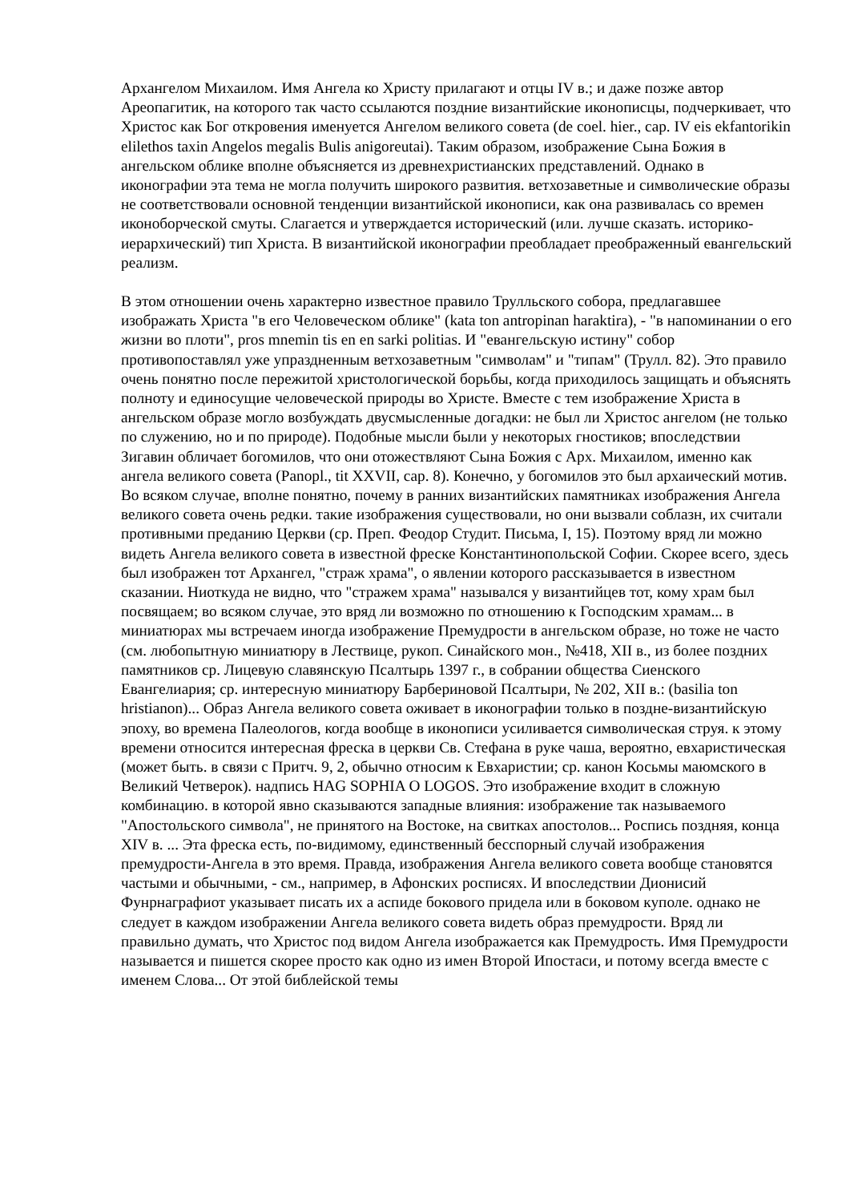Архангелом Михаилом. Имя Ангела ко Христу прилагают и отцы IV в.; и даже позже автор Ареопагитик, на которого так часто ссылаются поздние византийские иконописцы, подчеркивает, что Христос как Бог откровения именуется Ангелом великого совета (de coel. hier., cap. IV eis ekfantorikin elilethos taxin Angelos megalis Bulis anigoreutai). Таким образом, изображение Сына Божия в ангельском облике вполне объясняется из древнехристианских представлений. Однако в иконографии эта тема не могла получить широкого развития. ветхозаветные и символические образы не соответствовали основной тенденции византийской иконописи, как она развивалась со времен иконоборческой смуты. Слагается и утверждается исторический (или. лучше сказать. историко-иерархический) тип Христа. В византийской иконографии преобладает преображенный евангельский реализм.
В этом отношении очень характерно известное правило Трулльского собора, предлагавшее изображать Христа "в его Человеческом облике" (kata ton antropinan haraktira), - "в напоминании о его жизни во плоти", pros mnemin tis en en sarki politias. И "евангельскую истину" собор противопоставлял уже упраздненным ветхозаветным "символам" и "типам" (Трулл. 82). Это правило очень понятно после пережитой христологической борьбы, когда приходилось защищать и объяснять полноту и единосущие человеческой природы во Христе. Вместе с тем изображение Христа в ангельском образе могло возбуждать двусмысленные догадки: не был ли Христос ангелом (не только по служению, но и по природе). Подобные мысли были у некоторых гностиков; впоследствии Зигавин обличает богомилов, что они отожествляют Сына Божия с Арх. Михаилом, именно как ангела великого совета (Panopl., tit XXVII, cap. 8). Конечно, у богомилов это был архаический мотив. Во всяком случае, вполне понятно, почему в ранних византийских памятниках изображения Ангела великого совета очень редки. такие изображения существовали, но они вызвали соблазн, их считали противными преданию Церкви (ср. Преп. Феодор Студит. Письма, I, 15). Поэтому вряд ли можно видеть Ангела великого совета в известной фреске Константинопольской Софии. Скорее всего, здесь был изображен тот Архангел, "страж храма", о явлении которого рассказывается в известном сказании. Ниоткуда не видно, что "стражем храма" назывался у византийцев тот, кому храм был посвящаем; во всяком случае, это вряд ли возможно по отношению к Господским храмам... в миниатюрах мы встречаем иногда изображение Премудрости в ангельском образе, но тоже не часто (см. любопытную миниатюру в Лествице, рукоп. Синайского мон., №418, XII в., из более поздних памятников ср. Лицевую славянскую Псалтырь 1397 г., в собрании общества Сиенского Евангелиария; ср. интересную миниатюру Барбериновой Псалтыри, № 202, XII в.: (basilia ton hristianon)... Образ Ангела великого совета оживает в иконографии только в поздне-византийскую эпоху, во времена Палеологов, когда вообще в иконописи усиливается символическая струя. к этому времени относится интересная фреска в церкви Св. Стефана в руке чаша, вероятно, евхаристическая (может быть. в связи с Притч. 9, 2, обычно относим к Евхаристии; ср. канон Косьмы маюмского в Великий Четверок). надпись HAG SOPHIA O LOGOS. Это изображение входит в сложную комбинацию. в которой явно сказываются западные влияния: изображение так называемого "Апостольского символа", не принятого на Востоке, на свитках апостолов... Роспись поздняя, конца XIV в. ... Эта фреска есть, по-видимому, единственный бесспорный случай изображения премудрости-Ангела в это время. Правда, изображения Ангела великого совета вообще становятся частыми и обычными, - см., например, в Афонских росписях. И впоследствии Дионисий Фунрнаграфиот указывает писать их а аспиде бокового придела или в боковом куполе. однако не следует в каждом изображении Ангела великого совета видеть образ премудрости. Вряд ли правильно думать, что Христос под видом Ангела изображается как Премудрость. Имя Премудрости называется и пишется скорее просто как одно из имен Второй Ипостаси, и потому всегда вместе с именем Слова... От этой библейской темы